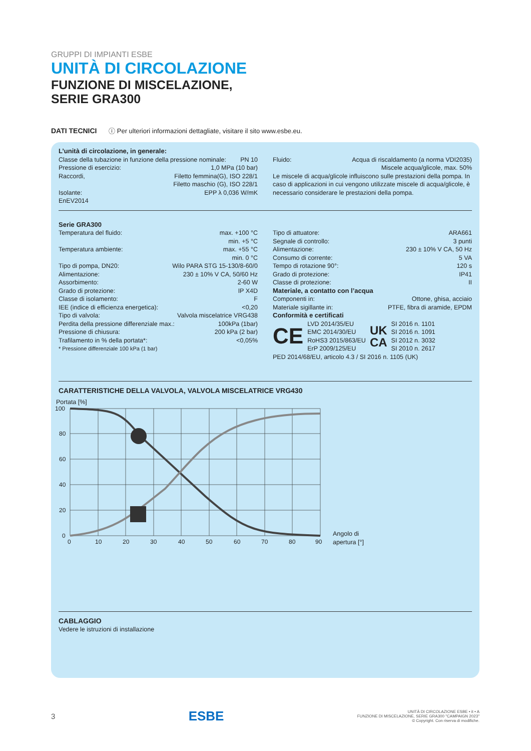GRUPPI DI IMPIANTI ESBE
UNITÀ DI CIRCOLAZIONE
FUNZIONE DI MISCELAZIONE,
SERIE GRA300
DATI TECNICI ⓘ Per ulteriori informazioni dettagliate, visitare il sito www.esbe.eu.
L’unità di circolazione, in generale:
Classe della tubazione in funzione della pressione nominale: PN 10
Pressione di esercizio: 1,0 MPa (10 bar)
Raccordi, Filetto femmina(G), ISO 228/1
Filetto maschio (G), ISO 228/1
Isolante: EPP λ 0,036 W/mK
EnEV2014
Fluido: Acqua di riscaldamento (a norma VDI2035)
Miscele acqua/glicole, max. 50%
Le miscele di acqua/glicole influiscono sulle prestazioni della pompa. In caso di applicazioni in cui vengono utilizzate miscele di acqua/glicole, è necessario considerare le prestazioni della pompa.
Serie GRA300
Temperatura del fluido: max. +100 °C
min. +5 °C
Temperatura ambiente: max. +55 °C
min. 0 °C
Tipo di pompa, DN20: Wilo PARA STG 15-130/8-60/0
Alimentazione: 230 ± 10% V CA, 50/60 Hz
Assorbimento: 2-60 W
Grado di protezione: IP X4D
Classe di isolamento: F
IEE (indice di efficienza energetica): <0,20
Tipo di valvola: Valvola miscelatrice VRG438
Perdita della pressione differenziale max.: 100kPa (1bar)
Pressione di chiusura: 200 kPa (2 bar)
Trafilamento in % della portata*: <0,05%
* Pressione differenziale 100 kPa (1 bar)
Tipo di attuatore: ARA661
Segnale di controllo: 3 punti
Alimentazione: 230 ± 10% V CA, 50 Hz
Consumo di corrente: 5 VA
Tempo di rotazione 90°: 120 s
Grado di protezione: IP41
Classe di protezione: II
Materiale, a contatto con l’acqua
Componenti in: Ottone, ghisa, acciaio
Materiale sigillante in: PTFE, fibra di aramide, EPDM
Conformità e certificati
CE
LVD 2014/35/EU
EMC 2014/30/EU
RoHS3 2015/863/EU
ErP 2009/125/EU
UK
CA
SI 2016 n. 1101
SI 2016 n. 1091
SI 2012 n. 3032
SI 2010 n. 2617
PED 2014/68/EU, articolo 4.3 / SI 2016 n. 1105 (UK)
CARATTERISTICHE DELLA VALVOLA, VALVOLA MISCELATRICE VRG430
Portata [%]
100
80
60
40
20
0
0
10
20
30
40
50
60
70
80
90
Angolo di
apertura [°]
CABLAGGIO
Vedere le istruzioni di installazione
3 ESBE UNITÀ DI CIRCOLAZIONE ESBE • it • A
FUNZIONE DI MISCELAZIONE, SERIE GRA300 "CAMPAIGN 2023"
© Copyright. Con riserva di modifiche.